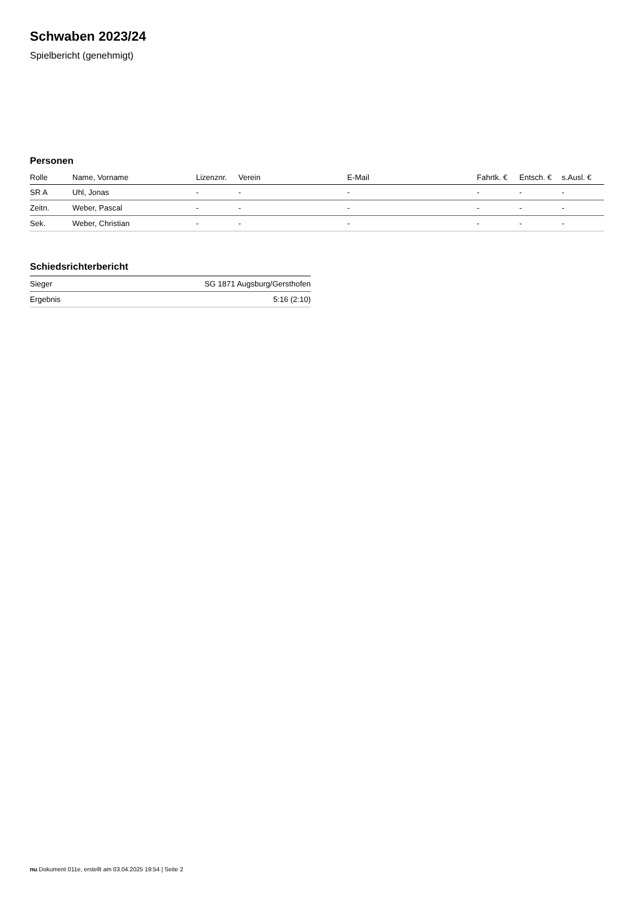Schwaben 2023/24
Spielbericht (genehmigt)
Personen
| Rolle | Name, Vorname | Lizenznr. | Verein | E-Mail | Fahrtk. € | Entsch. € | s.Ausl. € |
| --- | --- | --- | --- | --- | --- | --- | --- |
| SR A | Uhl, Jonas | - | - | - | - | - | - |
| Zeitn. | Weber, Pascal | - | - | - | - | - | - |
| Sek. | Weber, Christian | - | - | - | - | - | - |
Schiedsrichterbericht
| Sieger | SG 1871 Augsburg/Gersthofen |
| Ergebnis | 5:16 (2:10) |
nu.Dokument 011e, erstellt am 03.04.2025 19:54 | Seite 2